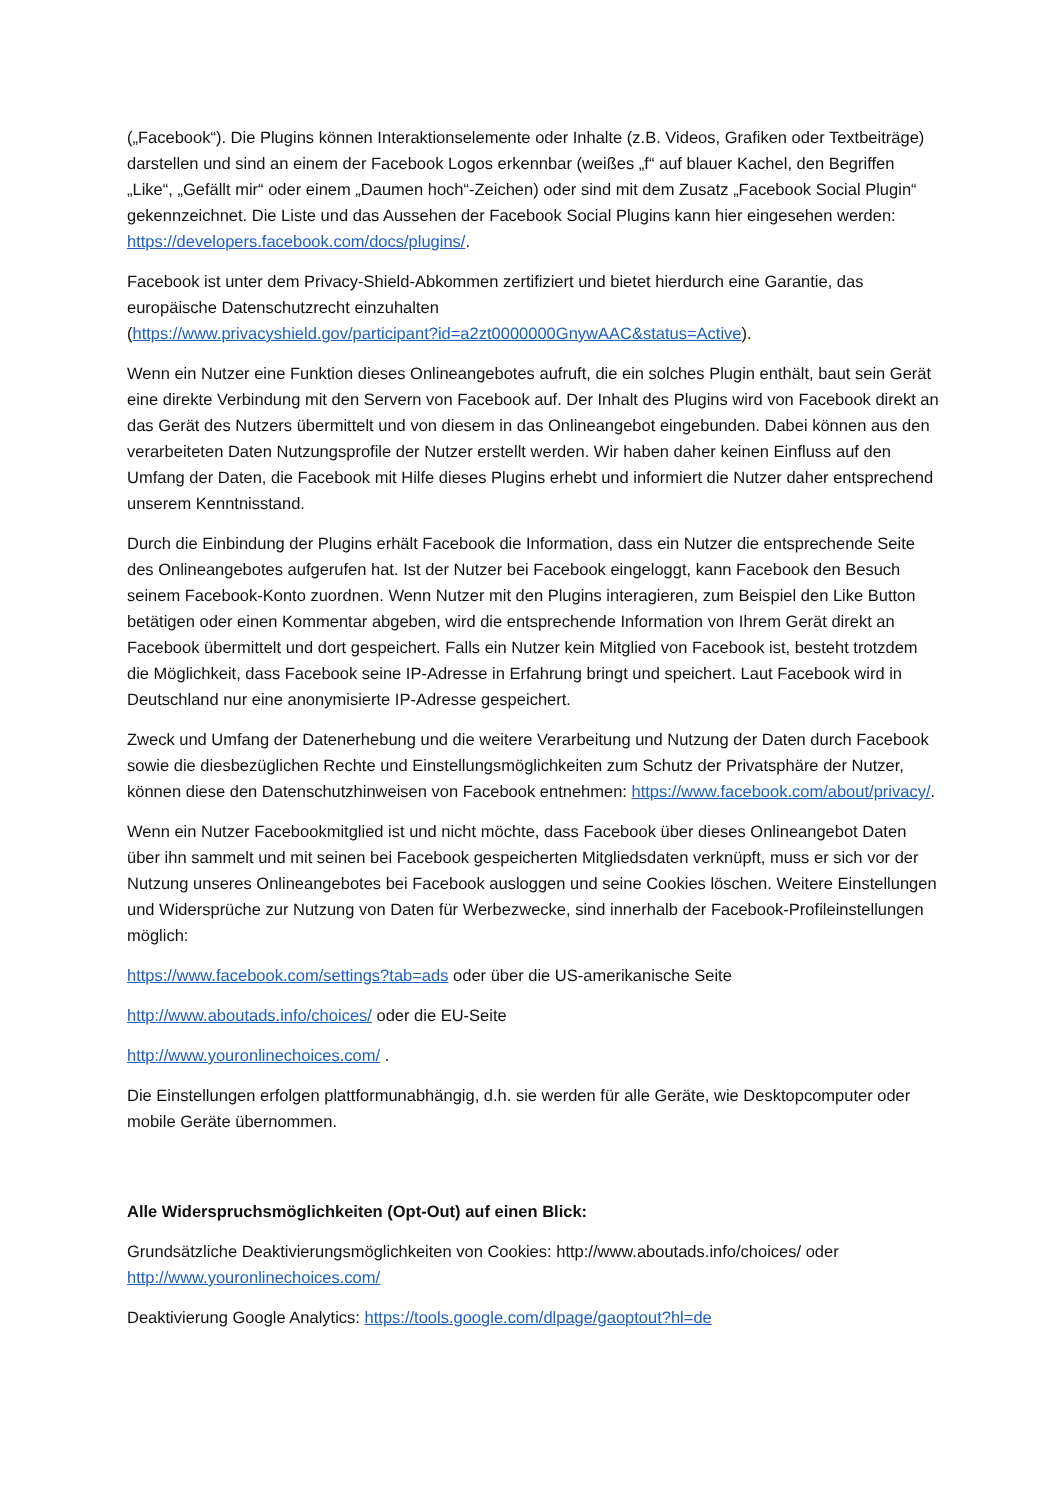(„Facebook“). Die Plugins können Interaktionselemente oder Inhalte (z.B. Videos, Grafiken oder Textbeiträge) darstellen und sind an einem der Facebook Logos erkennbar (weißes „f“ auf blauer Kachel, den Begriffen „Like“, „Gefällt mir“ oder einem „Daumen hoch“-Zeichen) oder sind mit dem Zusatz „Facebook Social Plugin“ gekennzeichnet. Die Liste und das Aussehen der Facebook Social Plugins kann hier eingesehen werden: https://developers.facebook.com/docs/plugins/.
Facebook ist unter dem Privacy-Shield-Abkommen zertifiziert und bietet hierdurch eine Garantie, das europäische Datenschutzrecht einzuhalten
(https://www.privacyshield.gov/participant?id=a2zt0000000GnywAAC&status=Active).
Wenn ein Nutzer eine Funktion dieses Onlineangebotes aufruft, die ein solches Plugin enthält, baut sein Gerät eine direkte Verbindung mit den Servern von Facebook auf. Der Inhalt des Plugins wird von Facebook direkt an das Gerät des Nutzers übermittelt und von diesem in das Onlineangebot eingebunden. Dabei können aus den verarbeiteten Daten Nutzungsprofile der Nutzer erstellt werden. Wir haben daher keinen Einfluss auf den Umfang der Daten, die Facebook mit Hilfe dieses Plugins erhebt und informiert die Nutzer daher entsprechend unserem Kenntnisstand.
Durch die Einbindung der Plugins erhält Facebook die Information, dass ein Nutzer die entsprechende Seite des Onlineangebotes aufgerufen hat. Ist der Nutzer bei Facebook eingeloggt, kann Facebook den Besuch seinem Facebook-Konto zuordnen. Wenn Nutzer mit den Plugins interagieren, zum Beispiel den Like Button betätigen oder einen Kommentar abgeben, wird die entsprechende Information von Ihrem Gerät direkt an Facebook übermittelt und dort gespeichert. Falls ein Nutzer kein Mitglied von Facebook ist, besteht trotzdem die Möglichkeit, dass Facebook seine IP-Adresse in Erfahrung bringt und speichert. Laut Facebook wird in Deutschland nur eine anonymisierte IP-Adresse gespeichert.
Zweck und Umfang der Datenerhebung und die weitere Verarbeitung und Nutzung der Daten durch Facebook sowie die diesbezüglichen Rechte und Einstellungsmöglichkeiten zum Schutz der Privatsphäre der Nutzer, können diese den Datenschutzhinweisen von Facebook entnehmen: https://www.facebook.com/about/privacy/.
Wenn ein Nutzer Facebookmitglied ist und nicht möchte, dass Facebook über dieses Onlineangebot Daten über ihn sammelt und mit seinen bei Facebook gespeicherten Mitgliedsdaten verknüpft, muss er sich vor der Nutzung unseres Onlineangebotes bei Facebook ausloggen und seine Cookies löschen. Weitere Einstellungen und Widersprüche zur Nutzung von Daten für Werbezwecke, sind innerhalb der Facebook-Profileinstellungen möglich:
https://www.facebook.com/settings?tab=ads oder über die US-amerikanische Seite
http://www.aboutads.info/choices/ oder die EU-Seite
http://www.youronlinechoices.com/ .
Die Einstellungen erfolgen plattformunabhängig, d.h. sie werden für alle Geräte, wie Desktopcomputer oder mobile Geräte übernommen.
Alle Widerspruchsmöglichkeiten (Opt-Out) auf einen Blick:
Grundsätzliche Deaktivierungsmöglichkeiten von Cookies: http://www.aboutads.info/choices/ oder http://www.youronlinechoices.com/
Deaktivierung Google Analytics: https://tools.google.com/dlpage/gaoptout?hl=de